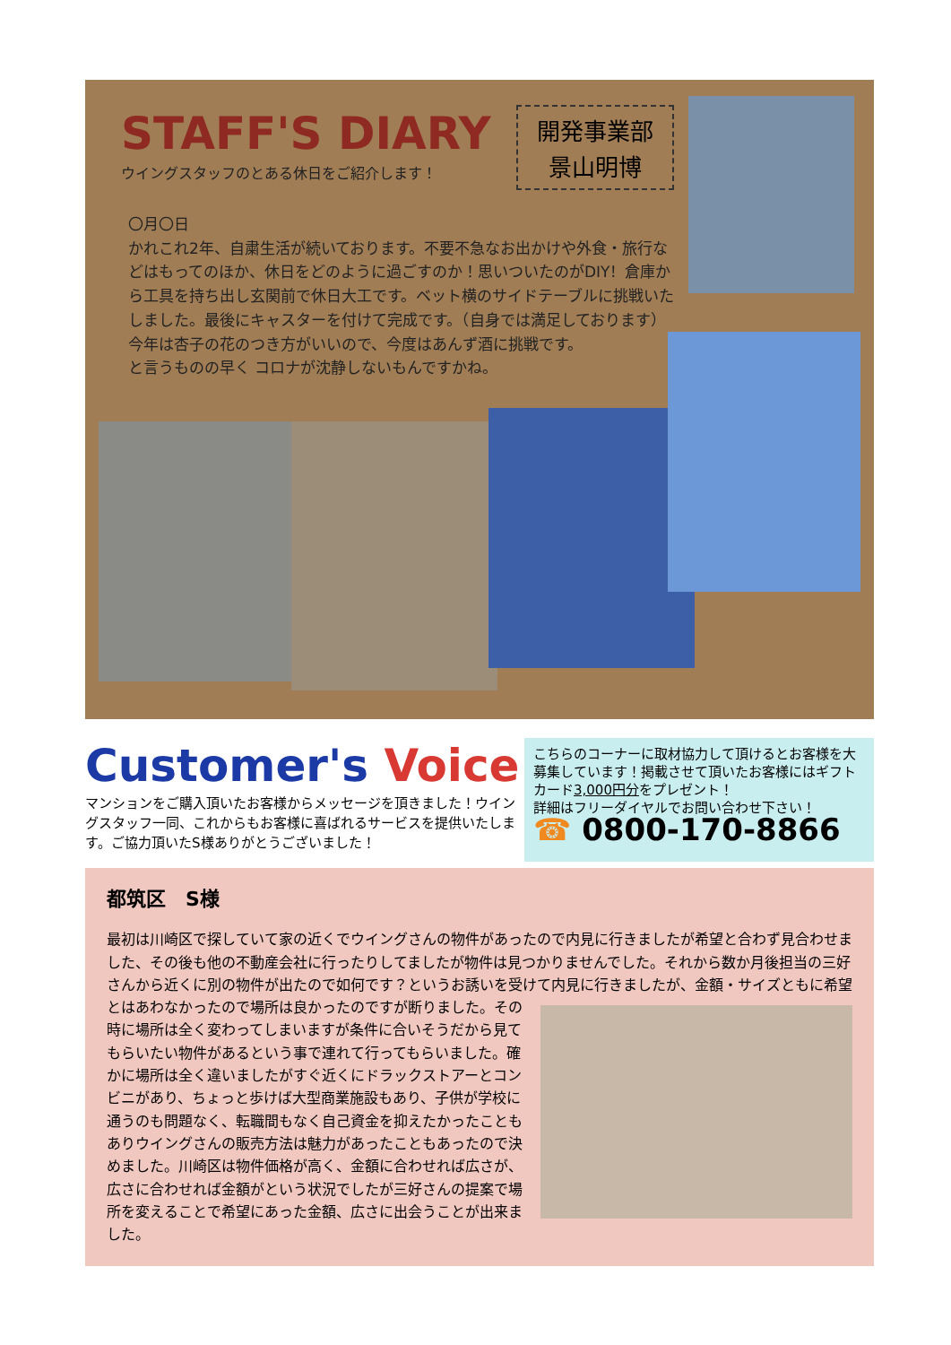STAFF'S DIARY
ウイングスタッフのとある休日をご紹介します！
開発事業部
景山明博
〇月〇日
かれこれ2年、自粛生活が続いております。不要不急なお出かけや外食・旅行などはもってのほか、休日をどのように過ごすのか！思いついたのがDIY！倉庫から工具を持ち出し玄関前で休日大工です。ベット横のサイドテーブルに挑戦いたしました。最後にキャスターを付けて完成です。（自身では満足しております）
今年は杏子の花のつき方がいいので、今度はあんず酒に挑戦です。
と言うものの早く コロナが沈静しないもんですかね。
Customer's Voice
マンションをご購入頂いたお客様からメッセージを頂きました！ウイングスタッフ一同、これからもお客様に喜ばれるサービスを提供いたします。ご協力頂いたS様ありがとうございました！
こちらのコーナーに取材協力して頂けるとお客様を大募集しています！掲載させて頂いたお客様にはギフトカード3,000円分をプレゼント！
詳細はフリーダイヤルでお問い合わせ下さい！
☎ 0800-170-8866
都筑区　S様
最初は川崎区で探していて家の近くでウイングさんの物件があったので内見に行きましたが希望と合わず見合わせました、その後も他の不動産会社に行ったりしてましたが物件は見つかりませんでした。それから数か月後担当の三好さんから近くに別の物件が出たので如何です？というお誘いを受けて内見に行きましたが、金額・サイズともに希望とはあわなかったので場所は良かったのですが断りました。
その時に場所は全く変わってしまいますが条件に合いそうだから見てもらいたい物件があるという事で連れて行ってもらいました。確かに場所は全く違いましたがすぐ近くにドラックストアーとコンビニがあり、ちょっと歩けば大型商業施設もあり、子供が学校に通うのも問題なく、転職間もなく自己資金を抑えたかったこともありウイングさんの販売方法は魅力があったこともあったので決めました。川崎区は物件価格が高く、金額に合わせれば広さが、広さに合わせれば金額がという状況でしたが三好さんの提案で場所を変えることで希望にあった金額、広さに出会うことが出来ました。